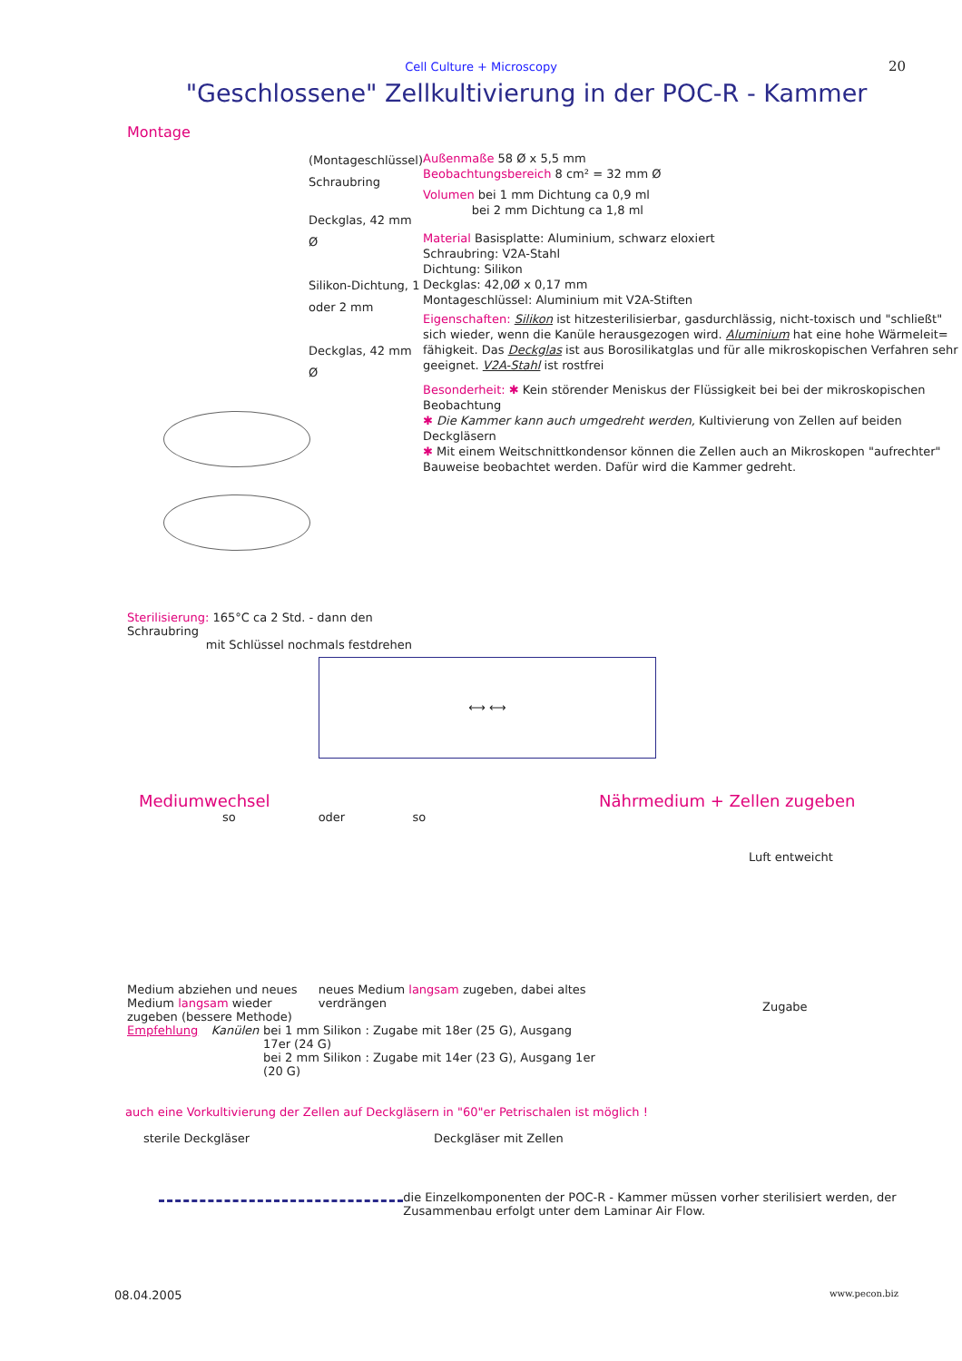Cell Culture + Microscopy 20
"Geschlossene" Zellkultivierung in der POC-R - Kammer
Montage
(Montageschlüssel)
Schraubring
Deckglas, 42 mm Ø
Silikon-Dichtung, 1 oder 2 mm
Deckglas, 42 mm Ø
Sterilisierung: 165°C ca 2 Std. - dann den Schraubring
mit Schlüssel nochmals festdrehen
Außenmaße 58 Ø x 5,5 mm
Beobachtungsbereich 8 cm² = 32 mm Ø
Volumen bei 1 mm Dichtung ca 0,9 ml
bei 2 mm Dichtung ca 1,8 ml
Material Basisplatte: Aluminium, schwarz eloxiert
Schraubring: V2A-Stahl
Dichtung: Silikon
Deckglas: 42,0Ø x 0,17 mm
Montageschlüssel: Aluminium mit V2A-Stiften
Eigenschaften: Silikon ist hitzesterilisierbar, gasdurchlässig, nicht-toxisch und "schließt" sich wieder, wenn die Kanüle herausgezogen wird. Aluminium hat eine hohe Wärmeleit= fähigkeit. Das Deckglas ist aus Borosilikatglas und für alle mikroskopischen Verfahren sehr geeignet. V2A-Stahl ist rostfrei
Besonderheit: ✱ Kein störender Meniskus der Flüssigkeit bei bei der mikroskopischen Beobachtung
✱ Die Kammer kann auch umgedreht werden, Kultivierung von Zellen auf beiden Deckgläsern
✱ Mit einem Weitschnittkondensor können die Zellen auch an Mikroskopen "aufrechter" Bauweise beobachtet werden. Dafür wird die Kammer gedreht.
⟷ ⟷
Mediumwechsel
so oder so
Medium abziehen und neues Medium langsam wieder zugeben (bessere Methode)
neues Medium langsam zugeben, dabei altes verdrängen
Empfehlung Kanülen bei 1 mm Silikon : Zugabe mit 18er (25 G), Ausgang 17er (24 G)
bei 2 mm Silikon : Zugabe mit 14er (23 G), Ausgang 1er (20 G)
Nährmedium + Zellen zugeben
Luft entweicht
Zugabe
auch eine Vorkultivierung der Zellen auf Deckgläsern in "60"er Petrischalen ist möglich !
sterile Deckgläser Deckgläser mit Zellen
die Einzelkomponenten der POC-R - Kammer müssen vorher sterilisiert werden, der Zusammenbau erfolgt unter dem Laminar Air Flow.
08.04.2005 www.pecon.biz